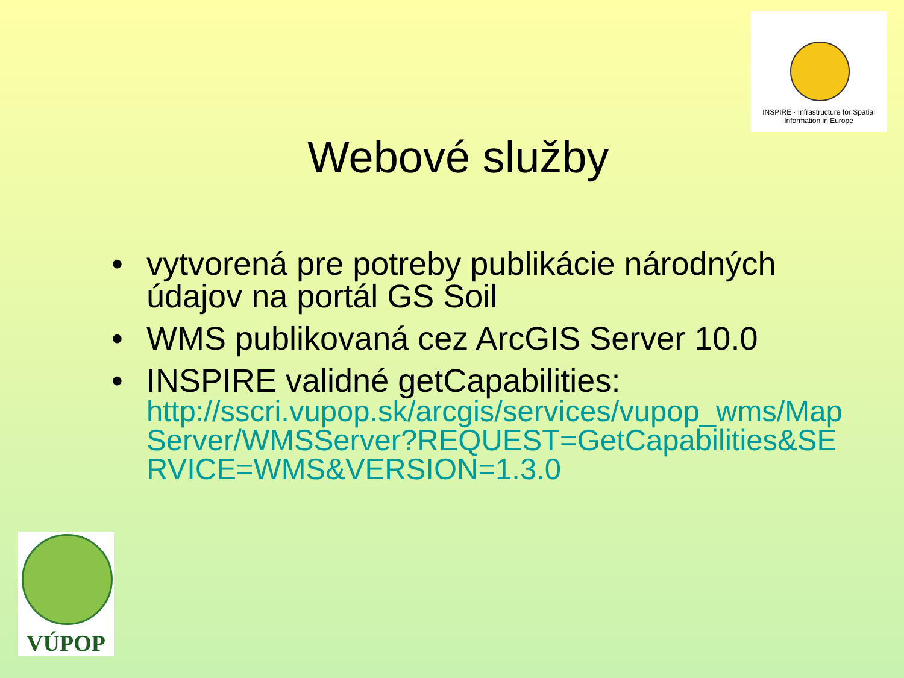INSPIRE · Infrastructure for Spatial Information in Europe
Webové služby
• vytvorená pre potreby publikácie národných údajov na portál GS Soil
• WMS publikovaná cez ArcGIS Server 10.0
• INSPIRE validné getCapabilities:
http://sscri.vupop.sk/arcgis/services/vupop_wms/MapServer/WMSServer?REQUEST=GetCapabilities&SERVICE=WMS&VERSION=1.3.0
VÚPOP